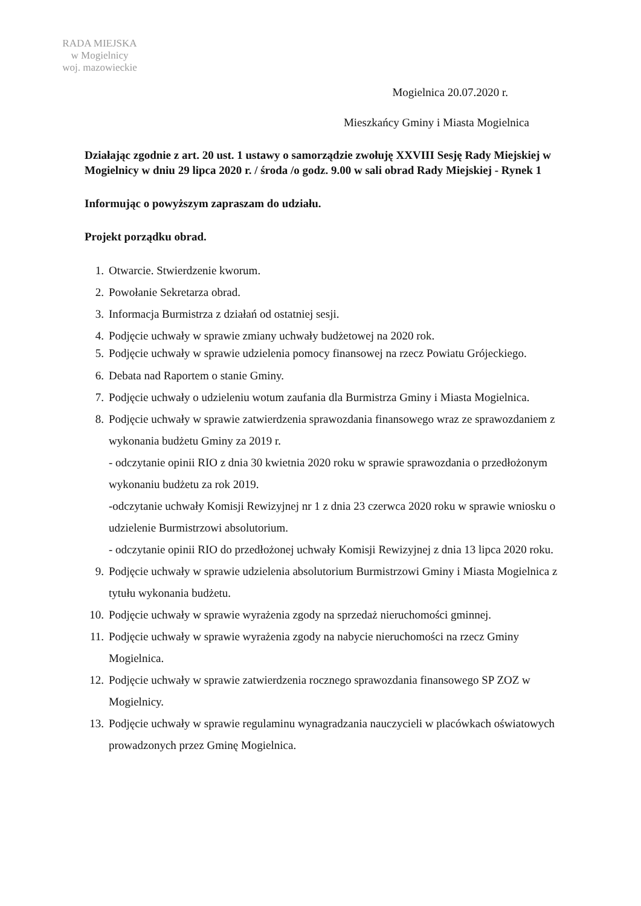RADA MIEJSKA
w Mogielnicy
woj. mazowieckie
Mogielnica 20.07.2020 r.
Mieszkańcy Gminy i Miasta Mogielnica
Działając zgodnie z art. 20 ust. 1 ustawy o samorządzie zwołuję XXVIII Sesję Rady Miejskiej w Mogielnicy w dniu 29 lipca 2020 r. / środa /o godz. 9.00 w sali obrad Rady Miejskiej - Rynek 1
Informując o powyższym zapraszam do udziału.
Projekt porządku obrad.
1. Otwarcie. Stwierdzenie kworum.
2. Powołanie Sekretarza obrad.
3. Informacja Burmistrza z działań od ostatniej sesji.
4. Podjęcie uchwały w sprawie zmiany uchwały budżetowej na 2020 rok.
5. Podjęcie uchwały w sprawie udzielenia pomocy finansowej na rzecz Powiatu Grójeckiego.
6. Debata nad Raportem o stanie Gminy.
7. Podjęcie uchwały o udzieleniu wotum zaufania dla Burmistrza Gminy i Miasta Mogielnica.
8. Podjęcie uchwały w sprawie zatwierdzenia sprawozdania finansowego wraz ze sprawozdaniem z wykonania budżetu Gminy za 2019 r.
- odczytanie opinii RIO z dnia 30 kwietnia 2020 roku w sprawie sprawozdania o przedłożonym wykonaniu budżetu za rok 2019.
-odczytanie uchwały Komisji Rewizyjnej nr 1 z dnia 23 czerwca 2020 roku w sprawie wniosku o udzielenie Burmistrzowi absolutorium.
- odczytanie opinii RIO do przedłożonej uchwały Komisji Rewizyjnej z dnia 13 lipca 2020 roku.
9. Podjęcie uchwały w sprawie udzielenia absolutorium Burmistrzowi Gminy i Miasta Mogielnica z tytułu wykonania budżetu.
10. Podjęcie uchwały w sprawie wyrażenia zgody na sprzedaż nieruchomości gminnej.
11. Podjęcie uchwały w sprawie wyrażenia zgody na nabycie nieruchomości na rzecz Gminy Mogielnica.
12. Podjęcie uchwały w sprawie zatwierdzenia rocznego sprawozdania finansowego SP ZOZ w Mogielnicy.
13. Podjęcie uchwały w sprawie regulaminu wynagradzania nauczycieli w placówkach oświatowych prowadzonych przez Gminę Mogielnica.